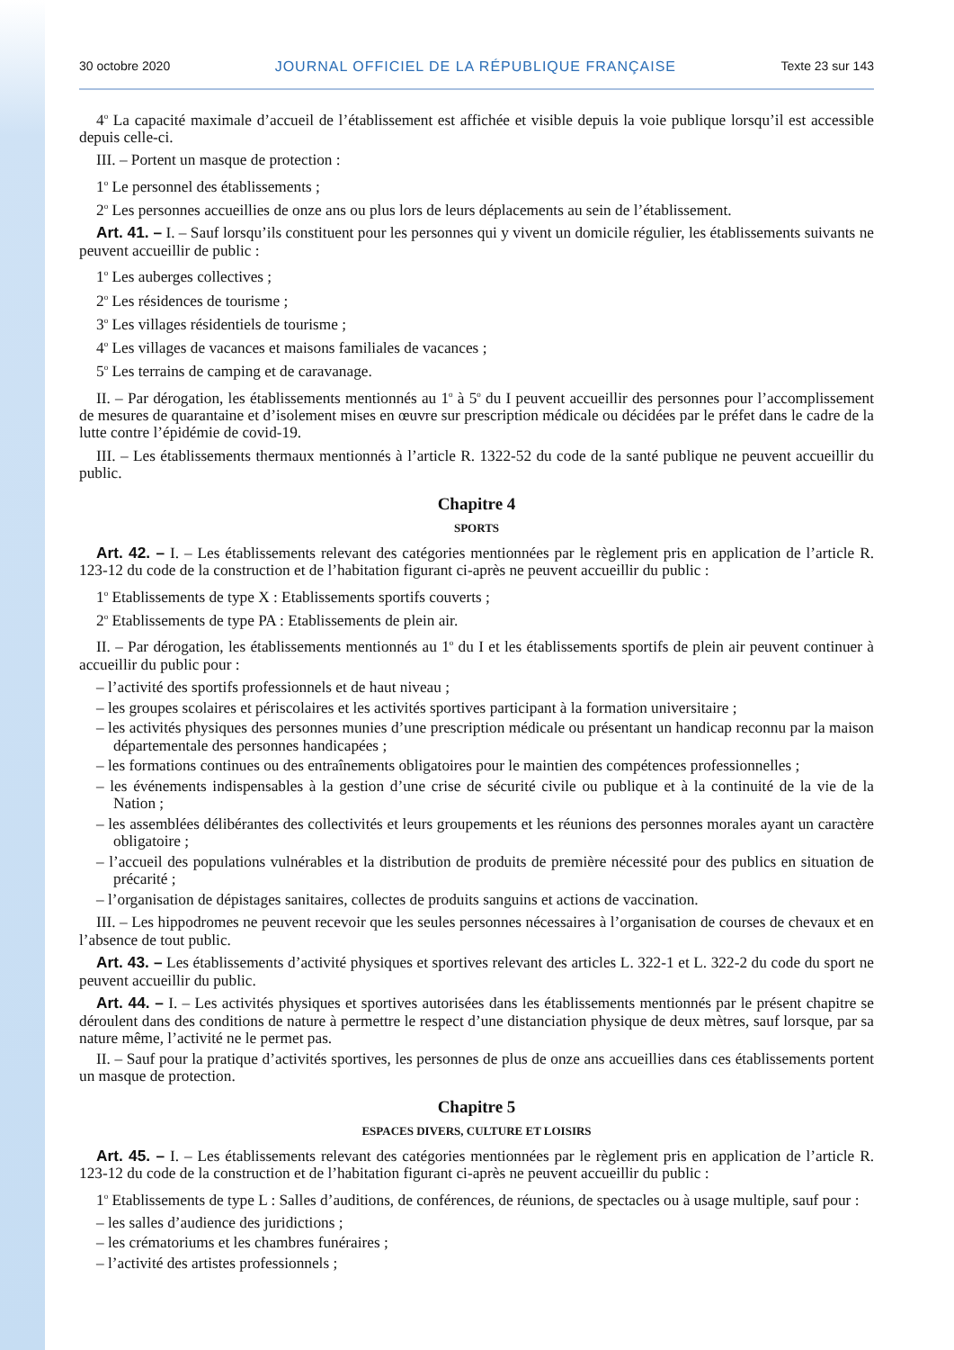30 octobre 2020 JOURNAL OFFICIEL DE LA RÉPUBLIQUE FRANÇAISE Texte 23 sur 143
4<sup>o</sup> La capacité maximale d’accueil de l’établissement est affichée et visible depuis la voie publique lorsqu’il est accessible depuis celle-ci.
III. – Portent un masque de protection :
1<sup>o</sup> Le personnel des établissements ;
2<sup>o</sup> Les personnes accueillies de onze ans ou plus lors de leurs déplacements au sein de l’établissement.
Art. 41. – I. – Sauf lorsqu’ils constituent pour les personnes qui y vivent un domicile régulier, les établissements suivants ne peuvent accueillir de public :
1<sup>o</sup> Les auberges collectives ;
2<sup>o</sup> Les résidences de tourisme ;
3<sup>o</sup> Les villages résidentiels de tourisme ;
4<sup>o</sup> Les villages de vacances et maisons familiales de vacances ;
5<sup>o</sup> Les terrains de camping et de caravanage.
II. – Par dérogation, les établissements mentionnés au 1<sup>o</sup> à 5<sup>o</sup> du I peuvent accueillir des personnes pour l’accomplissement de mesures de quarantaine et d’isolement mises en œuvre sur prescription médicale ou décidées par le préfet dans le cadre de la lutte contre l’épidémie de covid-19.
III. – Les établissements thermaux mentionnés à l’article R. 1322-52 du code de la santé publique ne peuvent accueillir du public.
Chapitre 4
SPORTS
Art. 42. – I. – Les établissements relevant des catégories mentionnées par le règlement pris en application de l’article R. 123-12 du code de la construction et de l’habitation figurant ci-après ne peuvent accueillir du public :
1<sup>o</sup> Etablissements de type X : Etablissements sportifs couverts ;
2<sup>o</sup> Etablissements de type PA : Etablissements de plein air.
II. – Par dérogation, les établissements mentionnés au 1<sup>o</sup> du I et les établissements sportifs de plein air peuvent continuer à accueillir du public pour :
– l’activité des sportifs professionnels et de haut niveau ;
– les groupes scolaires et périscolaires et les activités sportives participant à la formation universitaire ;
– les activités physiques des personnes munies d’une prescription médicale ou présentant un handicap reconnu par la maison départementale des personnes handicapées ;
– les formations continues ou des entraînements obligatoires pour le maintien des compétences professionnelles ;
– les événements indispensables à la gestion d’une crise de sécurité civile ou publique et à la continuité de la vie de la Nation ;
– les assemblées délibérantes des collectivités et leurs groupements et les réunions des personnes morales ayant un caractère obligatoire ;
– l’accueil des populations vulnérables et la distribution de produits de première nécessité pour des publics en situation de précarité ;
– l’organisation de dépistages sanitaires, collectes de produits sanguins et actions de vaccination.
III. – Les hippodromes ne peuvent recevoir que les seules personnes nécessaires à l’organisation de courses de chevaux et en l’absence de tout public.
Art. 43. – Les établissements d’activité physiques et sportives relevant des articles L. 322-1 et L. 322-2 du code du sport ne peuvent accueillir du public.
Art. 44. – I. – Les activités physiques et sportives autorisées dans les établissements mentionnés par le présent chapitre se déroulent dans des conditions de nature à permettre le respect d’une distanciation physique de deux mètres, sauf lorsque, par sa nature même, l’activité ne le permet pas.
II. – Sauf pour la pratique d’activités sportives, les personnes de plus de onze ans accueillies dans ces établissements portent un masque de protection.
Chapitre 5
ESPACES DIVERS, CULTURE ET LOISIRS
Art. 45. – I. – Les établissements relevant des catégories mentionnées par le règlement pris en application de l’article R. 123-12 du code de la construction et de l’habitation figurant ci-après ne peuvent accueillir du public :
1<sup>o</sup> Etablissements de type L : Salles d’auditions, de conférences, de réunions, de spectacles ou à usage multiple, sauf pour :
– les salles d’audience des juridictions ;
– les crématoriums et les chambres funéraires ;
– l’activité des artistes professionnels ;